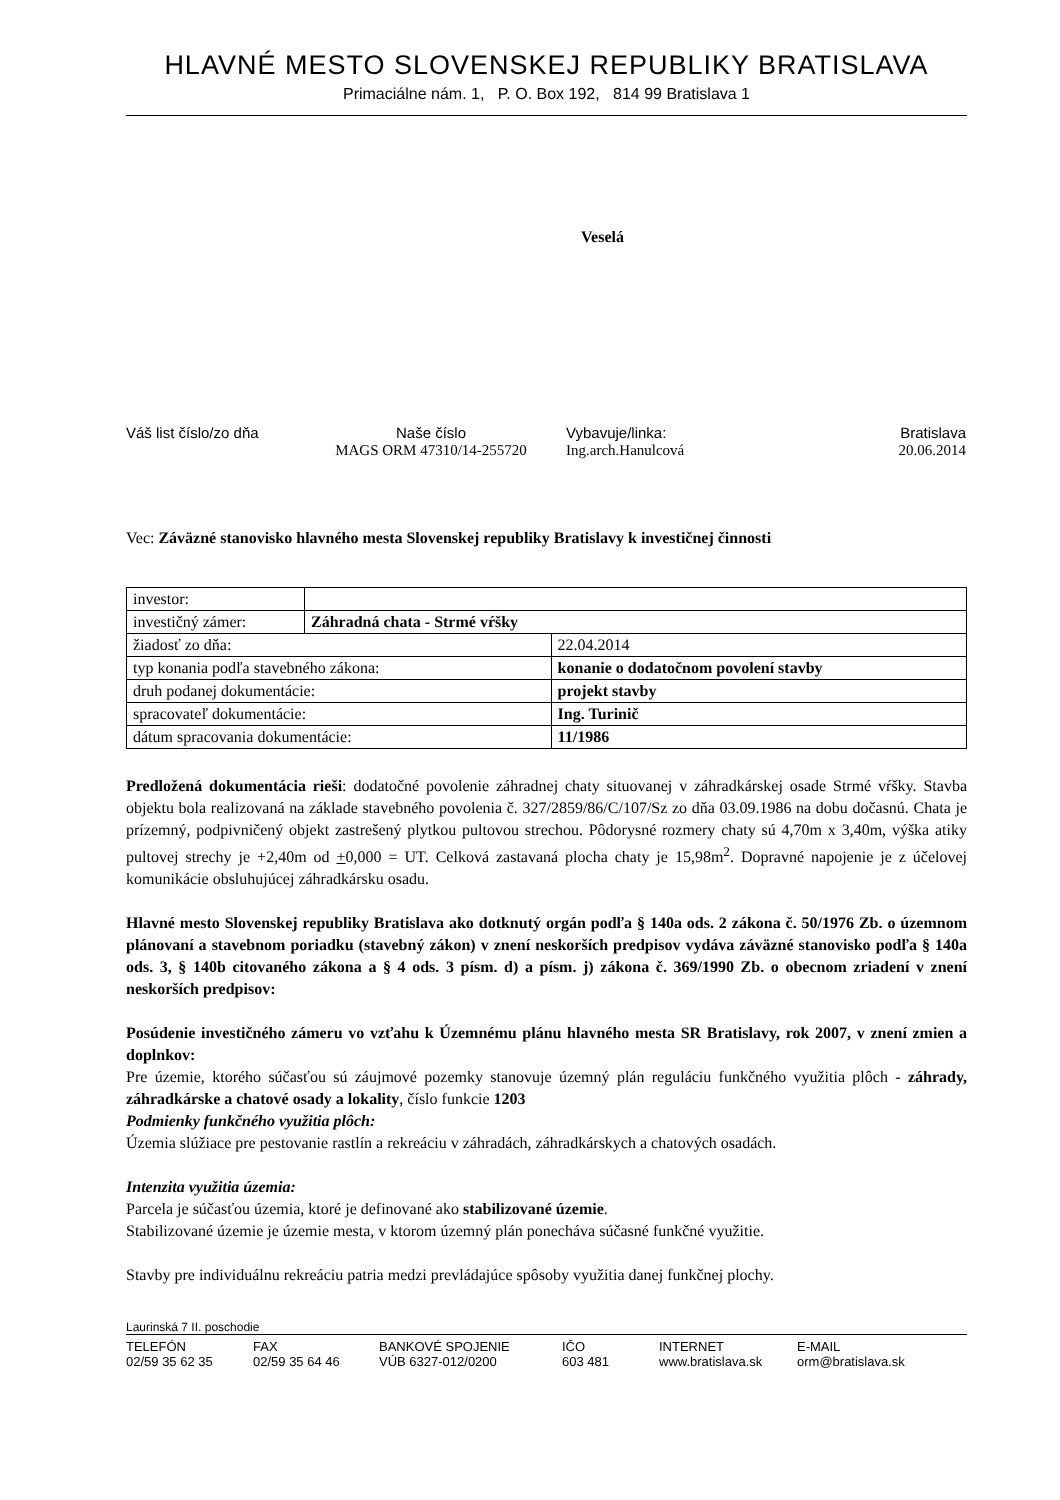HLAVNÉ MESTO SLOVENSKEJ REPUBLIKY BRATISLAVA
Primaciálne nám. 1, P. O. Box 192, 814 99 Bratislava 1
Veselá
Váš list číslo/zo dňa
Naše číslo
MAGS ORM 47310/14-255720
Vybavuje/linka:
Ing.arch.Hanulcová
Bratislava
20.06.2014
Vec: Záväzné stanovisko hlavného mesta Slovenskej republiky Bratislavy k investičnej činnosti
| investor: | | |
| investičný zámer: | Záhradná chata - Strmé vŕšky | |
| žiadosť zo dňa: | | 22.04.2014 |
| typ konania podľa stavebného zákona: | | konanie o dodatočnom povolení stavby |
| druh podanej dokumentácie: | | projekt stavby |
| spracovateľ dokumentácie: | | Ing. Turinič |
| dátum spracovania dokumentácie: | | 11/1986 |
Predložená dokumentácia rieši: dodatočné povolenie záhradnej chaty situovanej v záhradkárskej osade Strmé vŕšky. Stavba objektu bola realizovaná na základe stavebného povolenia č. 327/2859/86/C/107/Sz zo dňa 03.09.1986 na dobu dočasnú. Chata je prízemný, podpivničený objekt zastrešený plytkou pultovou strechou. Pôdorysné rozmery chaty sú 4,70m x 3,40m, výška atiky pultovej strechy je +2,40m od +0,000 = UT. Celková zastavaná plocha chaty je 15,98m<sup>2</sup>. Dopravné napojenie je z účelovej komunikácie obsluhujúcej záhradkársku osadu.
Hlavné mesto Slovenskej republiky Bratislava ako dotknutý orgán podľa § 140a ods. 2 zákona č. 50/1976 Zb. o územnom plánovaní a stavebnom poriadku (stavebný zákon) v znení neskorších predpisov vydáva záväzné stanovisko podľa § 140a ods. 3, § 140b citovaného zákona a § 4 ods. 3 písm. d) a písm. j) zákona č. 369/1990 Zb. o obecnom zriadení v znení neskorších predpisov:
Posúdenie investičného zámeru vo vzťahu k Územnému plánu hlavného mesta SR Bratislavy, rok 2007, v znení zmien a doplnkov:
Pre územie, ktorého súčasťou sú záujmové pozemky stanovuje územný plán reguláciu funkčného využitia plôch - záhrady, záhradkárske a chatové osady a lokality, číslo funkcie 1203
Podmienky funkčného využitia plôch:
Územia slúžiace pre pestovanie rastlín a rekreáciu v záhradách, záhradkárskych a chatových osadách.
Intenzita využitia územia:
Parcela je súčasťou územia, ktoré je definované ako stabilizované územie.
Stabilizované územie je územie mesta, v ktorom územný plán ponecháva súčasné funkčné využitie.
Stavby pre individuálnu rekreáciu patria medzi prevládajúce spôsoby využitia danej funkčnej plochy.
Laurinská 7 II. poschodie
TELEFÓN
02/59 35 62 35
FAX
02/59 35 64 46
BANKOVÉ SPOJENIE
VÚB 6327-012/0200
IČO
603 481
INTERNET
www.bratislava.sk
E-MAIL
orm@bratislava.sk